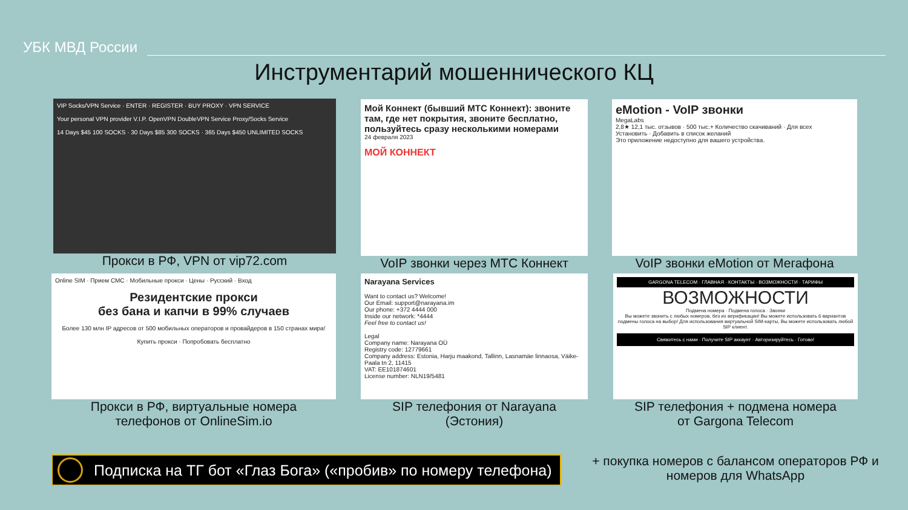УБК МВД России
Инструментарий мошеннического КЦ
VIP Socks/VPN Service · ENTER · REGISTER · BUY PROXY · VPN SERVICE
Your personal VPN provider V.I.P. OpenVPN DoubleVPN Service Proxy/Socks Service
14 Days $45 100 SOCKS · 30 Days $85 300 SOCKS · 365 Days $450 UNLIMITED SOCKS
Прокси в РФ, VPN от vip72.com
Мой Коннект (бывший МТС Коннект): звоните там, где нет покрытия, звоните бесплатно, пользуйтесь сразу несколькими номерами
24 февраля 2023
МОЙ КОННЕКТ
VoIP звонки через МТС Коннект
eMotion - VoIP звонки
MegaLabs
2,8★ 12,1 тыс. отзывов · 500 тыс.+ Количество скачиваний · Для всех
Установить · Добавить в список желаний
Это приложение недоступно для вашего устройства.
VoIP звонки eMotion от Мегафона
Online SIM · Прием СМС · Мобильные прокси · Цены · Русский · Вход
Резидентские прокси
без бана и капчи в 99% случаев
Более 130 млн IP адресов от 500 мобильных операторов и провайдеров в 150 странах мира!
Купить прокси · Попробовать бесплатно
Прокси в РФ, виртуальные номера
телефонов от OnlineSim.io
Narayana Services
Want to contact us? Welcome!
Our Email: support@narayana.im
Our phone: +372 4444 000
Inside our network: *4444
Feel free to contact us!
Legal
Company name: Narayana OÜ
Registry code: 12779661
Company address: Estonia, Harju maakond, Tallinn, Lasnamäe linnaosa, Väike-Paala tn 2, 11415
VAT: EE101874601
License number: NLN19/5481
SIP телефония от Narayana
(Эстония)
GARGONA TELECOM · ГЛАВНАЯ · КОНТАКТЫ · ВОЗМОЖНОСТИ · ТАРИФЫ
ВОЗМОЖНОСТИ
Подмена номера · Подмена голоса · Звонки
Вы можете звонить с любых номеров, без их верификации! Вы можете использовать 6 вариантов подмены голоса на выбор! Для использования виртуальной SIM-карты, Вы можете использовать любой SIP клиент.
Свяжитесь с нами · Получите SIP аккаунт · Авторизируйтесь · Готово!
SIP телефония + подмена номера
от Gargona Telecom
Подписка на ТГ бот «Глаз Бога» («пробив» по номеру телефона)
+ покупка номеров с балансом операторов РФ и номеров для WhatsApp